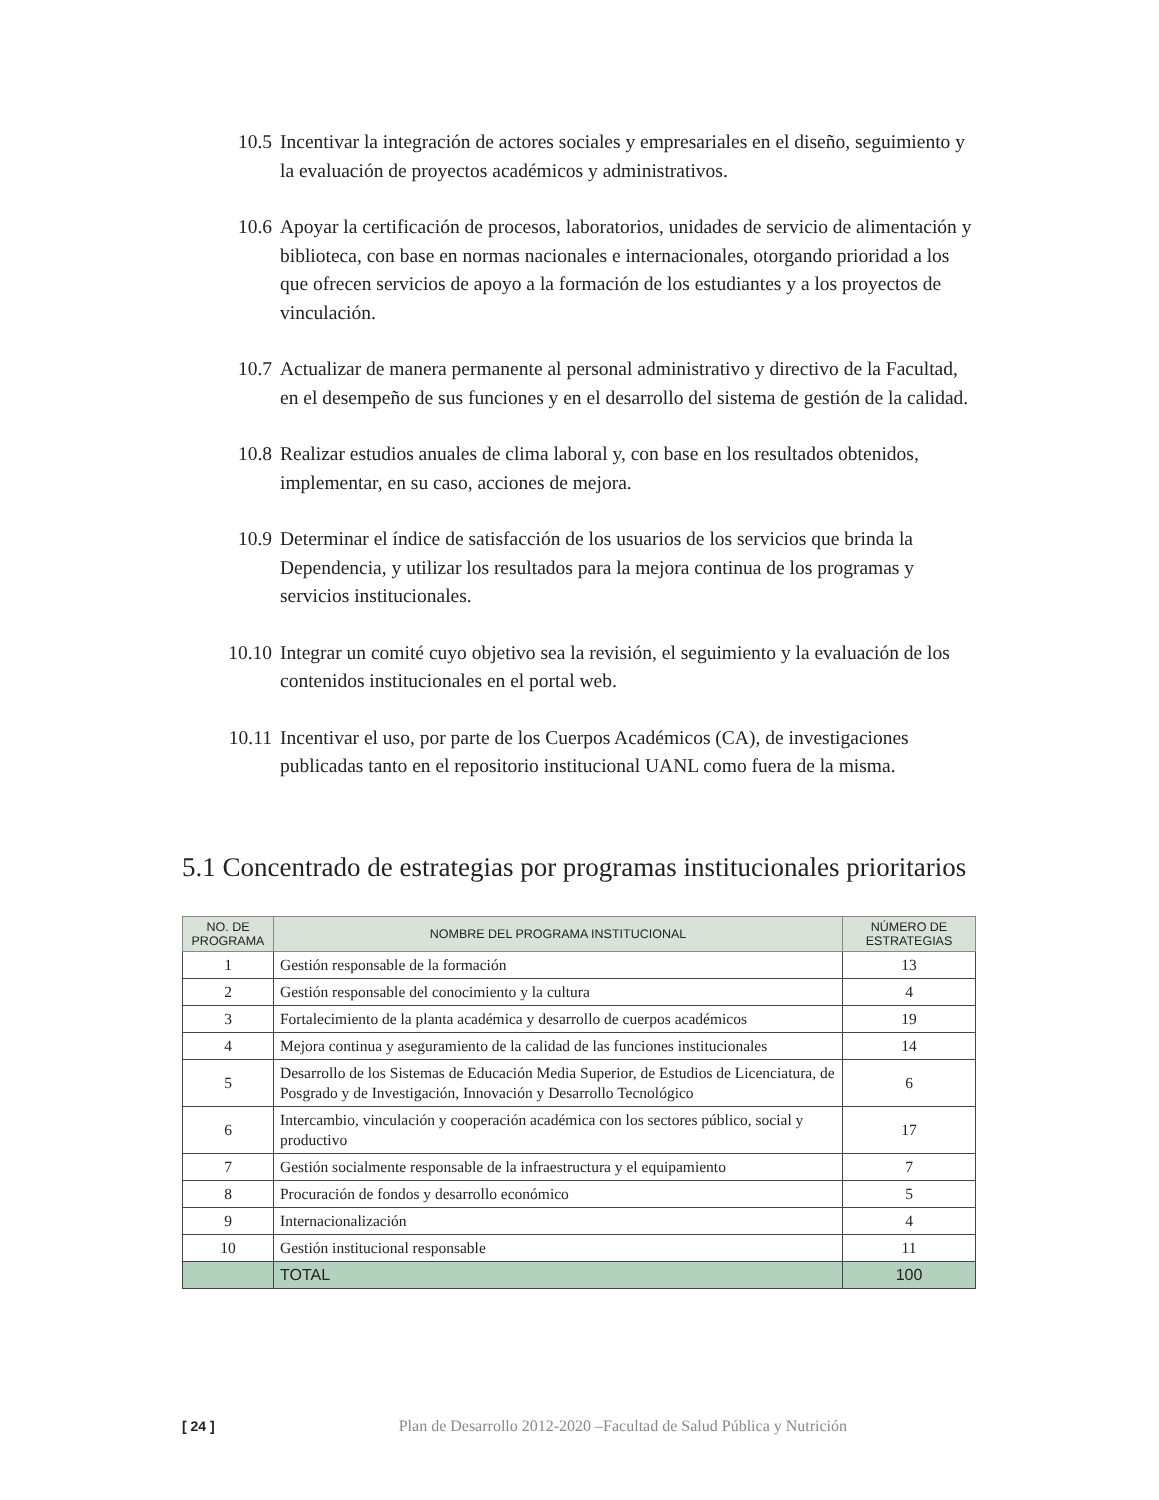10.5 Incentivar la integración de actores sociales y empresariales en el diseño, seguimiento y la evaluación de proyectos académicos y administrativos.
10.6 Apoyar la certificación de procesos, laboratorios, unidades de servicio de alimentación y biblioteca, con base en normas nacionales e internacionales, otorgando prioridad a los que ofrecen servicios de apoyo a la formación de los estudiantes y a los proyectos de vinculación.
10.7 Actualizar de manera permanente al personal administrativo y directivo de la Facultad, en el desempeño de sus funciones y en el desarrollo del sistema de gestión de la calidad.
10.8 Realizar estudios anuales de clima laboral y, con base en los resultados obtenidos, implementar, en su caso, acciones de mejora.
10.9 Determinar el índice de satisfacción de los usuarios de los servicios que brinda la Dependencia, y utilizar los resultados para la mejora continua de los programas y servicios institucionales.
10.10 Integrar un comité cuyo objetivo sea la revisión, el seguimiento y la evaluación de los contenidos institucionales en el portal web.
10.11 Incentivar el uso, por parte de los Cuerpos Académicos (CA), de investigaciones publicadas tanto en el repositorio institucional UANL como fuera de la misma.
5.1 Concentrado de estrategias por programas institucionales prioritarios
| NO. DE PROGRAMA | NOMBRE DEL PROGRAMA INSTITUCIONAL | NÚMERO DE ESTRATEGIAS |
| --- | --- | --- |
| 1 | Gestión responsable de la formación | 13 |
| 2 | Gestión responsable del conocimiento y la cultura | 4 |
| 3 | Fortalecimiento de la planta académica y desarrollo de cuerpos académicos | 19 |
| 4 | Mejora continua y aseguramiento de la calidad de las funciones institucionales | 14 |
| 5 | Desarrollo de los Sistemas de Educación Media Superior, de Estudios de Licenciatura, de Posgrado y de Investigación, Innovación y Desarrollo Tecnológico | 6 |
| 6 | Intercambio, vinculación y cooperación académica con los sectores público, social y productivo | 17 |
| 7 | Gestión socialmente responsable de la infraestructura y el equipamiento | 7 |
| 8 | Procuración de fondos y desarrollo económico | 5 |
| 9 | Internacionalización | 4 |
| 10 | Gestión institucional responsable | 11 |
| | TOTAL | 100 |
[ 24 ] Plan de Desarrollo 2012-2020 –Facultad de Salud Pública y Nutrición